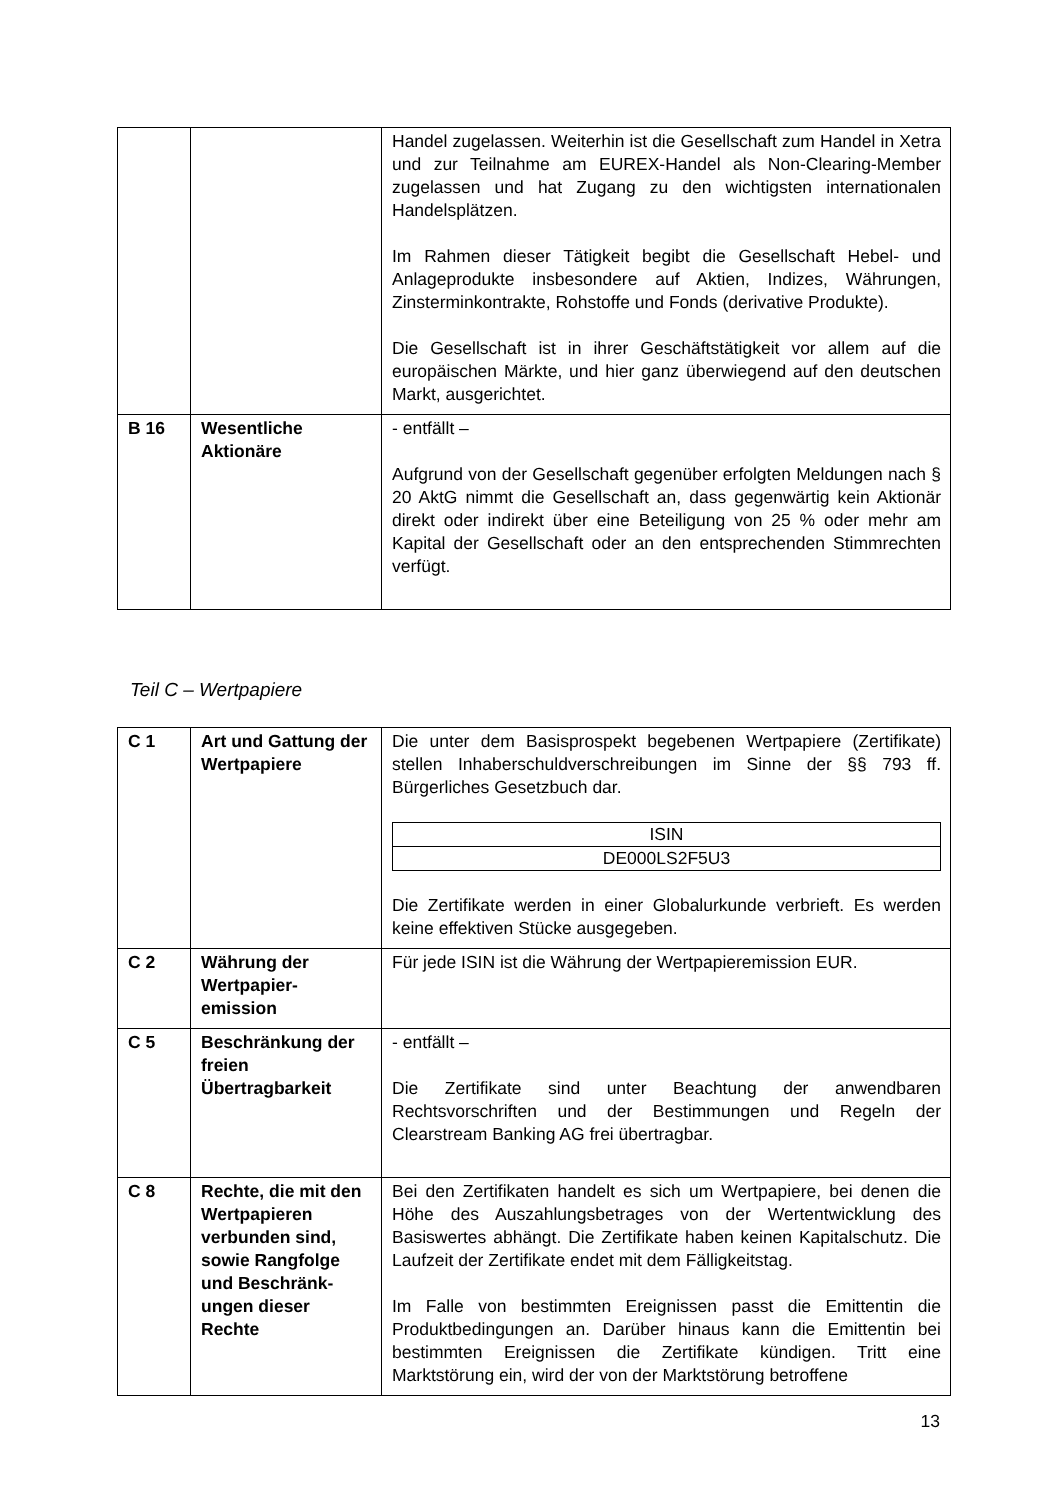| | | Handel zugelassen. Weiterhin ist die Gesellschaft zum Handel in Xetra und zur Teilnahme am EUREX-Handel als Non-Clearing-Member zugelassen und hat Zugang zu den wichtigsten internationalen Handelsplätzen. Im Rahmen dieser Tätigkeit begibt die Gesellschaft Hebel- und Anlageprodukte insbesondere auf Aktien, Indizes, Währungen, Zinsterminkontrakte, Rohstoffe und Fonds (derivative Produkte). Die Gesellschaft ist in ihrer Geschäftstätigkeit vor allem auf die europäischen Märkte, und hier ganz überwiegend auf den deutschen Markt, ausgerichtet. |
| B 16 | Wesentliche Aktionäre | - entfällt – Aufgrund von der Gesellschaft gegenüber erfolgten Meldungen nach § 20 AktG nimmt die Gesellschaft an, dass gegenwärtig kein Aktionär direkt oder indirekt über eine Beteiligung von 25 % oder mehr am Kapital der Gesellschaft oder an den entsprechenden Stimmrechten verfügt. |
Teil C – Wertpapiere
| C 1 | Art und Gattung der Wertpapiere | Die unter dem Basisprospekt begebenen Wertpapiere (Zertifikate) stellen Inhaberschuldverschreibungen im Sinne der §§ 793 ff. Bürgerliches Gesetzbuch dar. / ISIN / / DE000LS2F5U3 / Die Zertifikate werden in einer Globalurkunde verbrieft. Es werden keine effektiven Stücke ausgegeben. |
| C 2 | Währung der Wertpapier-emission | Für jede ISIN ist die Währung der Wertpapieremission EUR. |
| C 5 | Beschränkung der freien Übertragbarkeit | - entfällt – Die Zertifikate sind unter Beachtung der anwendbaren Rechtsvorschriften und der Bestimmungen und Regeln der Clearstream Banking AG frei übertragbar. |
| C 8 | Rechte, die mit den Wertpapieren verbunden sind, sowie Rangfolge und Beschränk-ungen dieser Rechte | Bei den Zertifikaten handelt es sich um Wertpapiere, bei denen die Höhe des Auszahlungsbetrages von der Wertentwicklung des Basiswertes abhängt. Die Zertifikate haben keinen Kapitalschutz. Die Laufzeit der Zertifikate endet mit dem Fälligkeitstag. Im Falle von bestimmten Ereignissen passt die Emittentin die Produktbedingungen an. Darüber hinaus kann die Emittentin bei bestimmten Ereignissen die Zertifikate kündigen. Tritt eine Marktstörung ein, wird der von der Marktstörung betroffene |
13